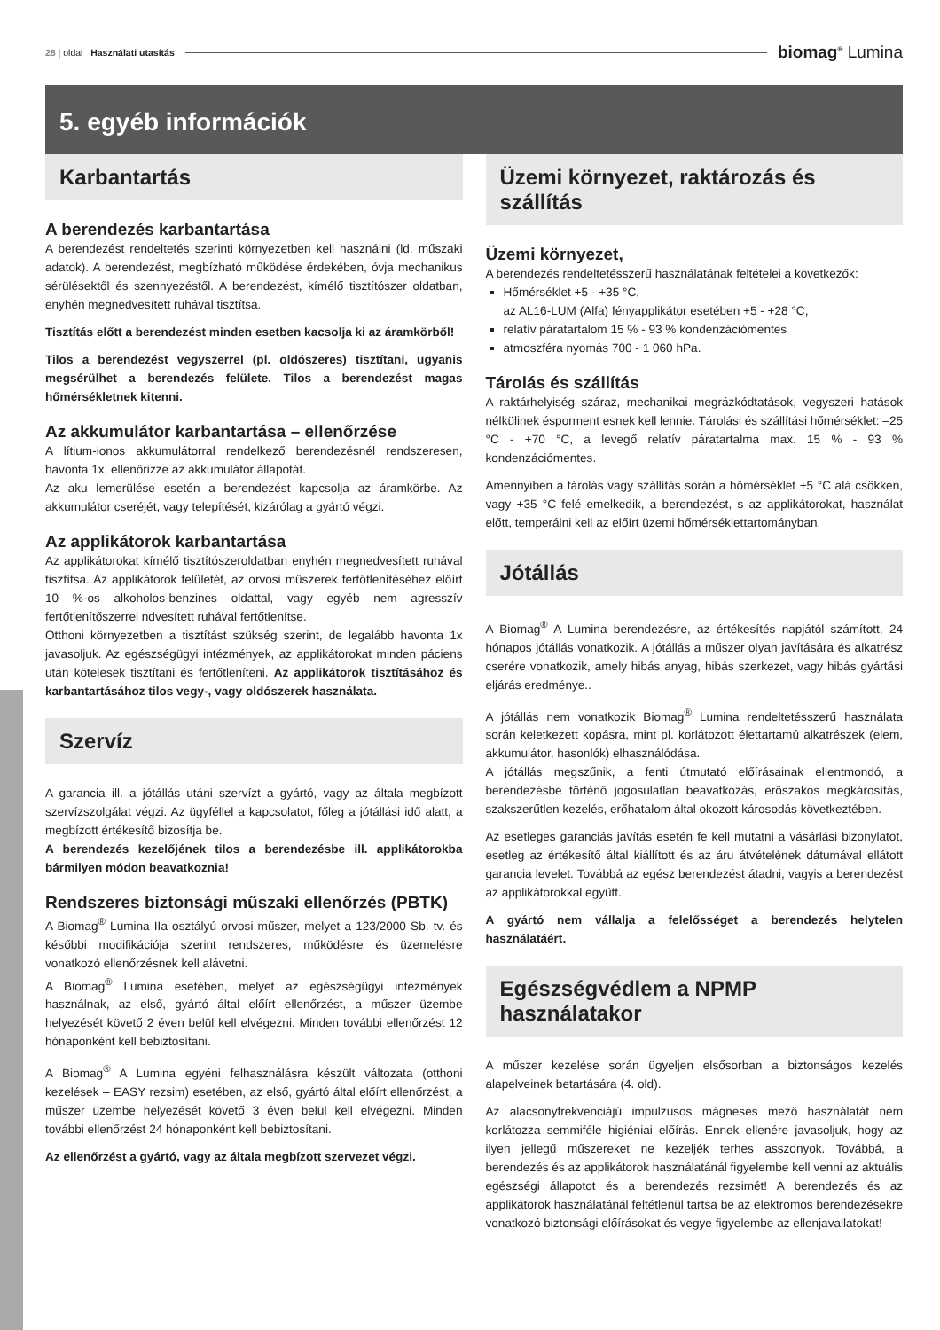28 | oldal Használati utasítás
biomag<sup>®</sup> Lumina
5. egyéb információk
Karbantartás
A berendezés karbantartása
A berendezést rendeltetés szerinti környezetben kell használni (ld. műszaki adatok). A berendezést, megbízható működése érdekében, óvja mechanikus sérülésektől és szennyezéstől. A berendezést, kímélő tisztítószer oldatban, enyhén megnedvesített ruhával tisztítsa.
Tisztítás előtt a berendezést minden esetben kacsolja ki az áramkörből!
Tilos a berendezést vegyszerrel (pl. oldószeres) tisztítani, ugyanis megsérülhet a berendezés felülete. Tilos a berendezést magas hőmérsékletnek kitenni.
Az akkumulátor karbantartása – ellenőrzése
A lítium-ionos akkumulátorral rendelkező berendezésnél rendszeresen, havonta 1x, ellenőrizze az akkumulátor állapotát.
Az aku lemerülése esetén a berendezést kapcsolja az áramkörbe. Az akkumulátor cseréjét, vagy telepítését, kizárólag a gyártó végzi.
Az applikátorok karbantartása
Az applikátorokat kímélő tisztítószeroldatban enyhén megnedvesített ruhával tisztítsa. Az applikátorok felületét, az orvosi műszerek fertőtlenítéséhez előírt 10 %-os alkoholos-benzines oldattal, vagy egyéb nem agresszív fertőtlenítőszerrel ndvesített ruhával fertőtlenítse.
Otthoni környezetben a tisztítást szükség szerint, de legalább havonta 1x javasoljuk. Az egészségügyi intézmények, az applikátorokat minden páciens után kötelesek tisztítani és fertőtleníteni. Az applikátorok tisztításához és karbantartásához tilos vegy-, vagy oldószerek használata.
Szervíz
A garancia ill. a jótállás utáni szervízt a gyártó, vagy az általa megbízott szervízszolgálat végzi. Az ügyféllel a kapcsolatot, főleg a jótállási idő alatt, a megbízott értékesítő bizosítja be.
A berendezés kezelőjének tilos a berendezésbe ill. applikátorokba bármilyen módon beavatkoznia!
Rendszeres biztonsági műszaki ellenőrzés (PBTK)
A Biomag<sup>®</sup> Lumina IIa osztályú orvosi műszer, melyet a 123/2000 Sb. tv. és későbbi modifikációja szerint rendszeres, működésre és üzemelésre vonatkozó ellenőrzésnek kell alávetni.
A Biomag<sup>®</sup> Lumina esetében, melyet az egészségügyi intézmények használnak, az első, gyártó által előírt ellenőrzést, a műszer üzembe helyezését követő 2 éven belül kell elvégezni. Minden további ellenőrzést 12 hónaponként kell bebiztosítani.
A Biomag<sup>®</sup> A Lumina egyéni felhasználásra készült változata (otthoni kezelések – EASY rezsim) esetében, az első, gyártó által előírt ellenőrzést, a műszer üzembe helyezését követő 3 éven belül kell elvégezni. Minden további ellenőrzést 24 hónaponként kell bebiztosítani.
Az ellenőrzést a gyártó, vagy az általa megbízott szervezet végzi.
Üzemi környezet, raktározás és szállítás
Üzemi környezet,
A berendezés rendeltetésszerű használatának feltételei a következők:
Hőmérséklet +5 - +35 °C,
az AL16-LUM (Alfa) fényapplikátor esetében +5 - +28 °C,
relatív páratartalom 15 % - 93 % kondenzációmentes
atmoszféra nyomás 700 - 1 060 hPa.
Tárolás és szállítás
A raktárhelyiség száraz, mechanikai megrázkódtatások, vegyszeri hatások nélkülinek ésporment esnek kell lennie. Tárolási és szállítási hőmérséklet: –25 °C - +70 °C, a levegő relatív páratartalma max. 15 % - 93 % kondenzációmentes.
Amennyiben a tárolás vagy szállítás során a hőmérséklet +5 °C alá csökken, vagy +35 °C felé emelkedik, a berendezést, s az applikátorokat, használat előtt, temperálni kell az előírt üzemi hőmérséklettartományban.
Jótállás
A Biomag<sup>®</sup> A Lumina berendezésre, az értékesítés napjától számított, 24 hónapos jótállás vonatkozik. A jótállás a műszer olyan javítására és alkatrész cserére vonatkozik, amely hibás anyag, hibás szerkezet, vagy hibás gyártási eljárás eredménye..
A jótállás nem vonatkozik Biomag<sup>®</sup> Lumina rendeltetésszerű használata során keletkezett kopásra, mint pl. korlátozott élettartamú alkatrészek (elem, akkumulátor, hasonlók) elhasználódása.
A jótállás megszűnik, a fenti útmutató előírásainak ellentmondó, a berendezésbe történő jogosulatlan beavatkozás, erőszakos megkárosítás, szakszerűtlen kezelés, erőhatalom által okozott károsodás következtében.
Az esetleges garanciás javítás esetén fe kell mutatni a vásárlási bizonylatot, esetleg az értékesítő által kiállított és az áru átvételének dátumával ellátott garancia levelet. Továbbá az egész berendezést átadni, vagyis a berendezést az applikátorokkal együtt.
A gyártó nem vállalja a felelősséget a berendezés helytelen használatáért.
Egészségvédlem a NPMP használatakor
A műszer kezelése során ügyeljen elsősorban a biztonságos kezelés alapelveinek betartására (4. old).
Az alacsonyfrekvenciájú impulzusos mágneses mező használatát nem korlátozza semmiféle higiéniai előírás. Ennek ellenére javasoljuk, hogy az ilyen jellegű műszereket ne kezeljék terhes asszonyok. Továbbá, a berendezés és az applikátorok használatánál figyelembe kell venni az aktuális egészségi állapotot és a berendezés rezsimét! A berendezés és az applikátorok használatánál feltétlenül tartsa be az elektromos berendezésekre vonatkozó biztonsági előírásokat és vegye figyelembe az ellenjavallatokat!